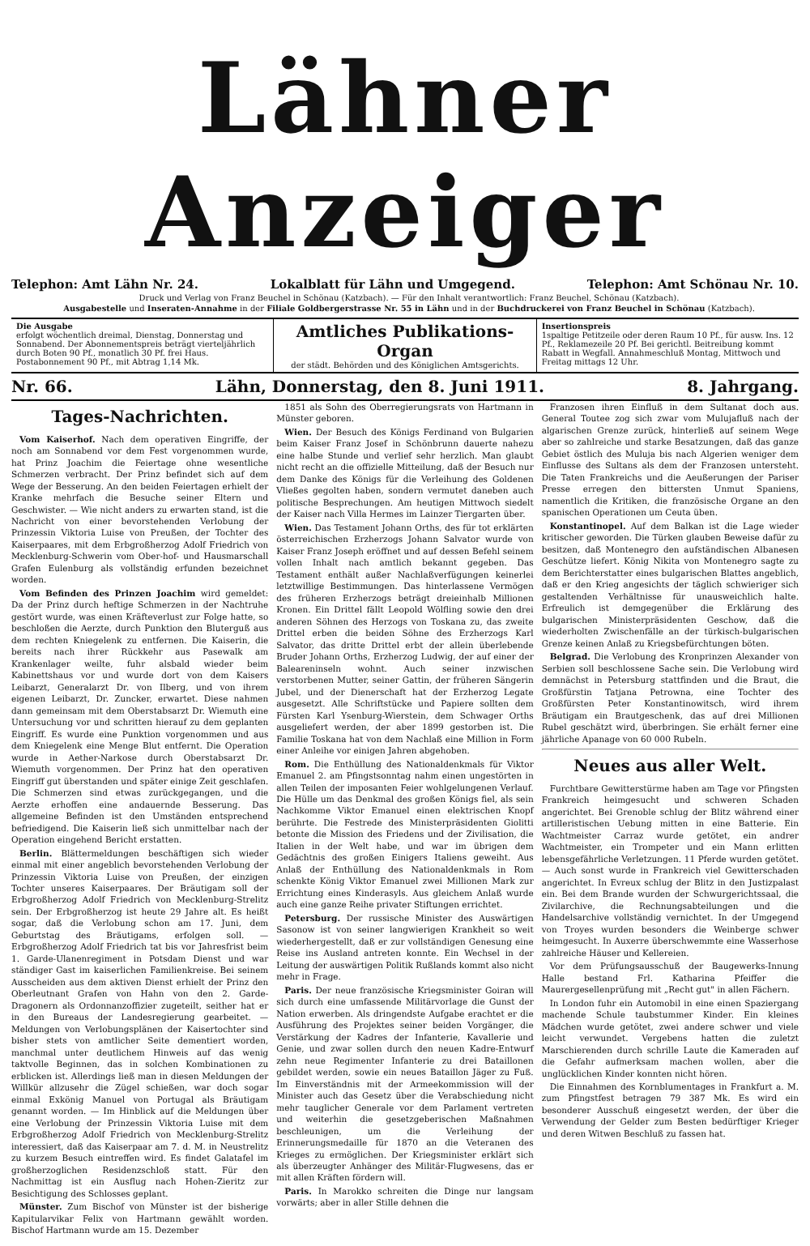Lähner Anzeiger
Telephon: Amt Lähn Nr. 24. Lokalblatt für Lähn und Umgegend. Telephon: Amt Schönau Nr. 10.
Druck und Verlag von Franz Beuchel in Schönau (Katzbach). — Für den Inhalt verantwortlich: Franz Beuchel, Schönau (Katzbach).
Ausgabestelle und Inseraten-Annahme in der Filiale Goldbergerstrasse Nr. 55 in Lähn und in der Buchdruckerei von Franz Beuchel in Schönau (Katzbach).
Die Ausgabe
erfolgt wöchentlich dreimal, Dienstag, Donnerstag und Sonnabend. Der Abonnementspreis beträgt vierteljährlich durch Boten 90 Pf., monatlich 30 Pf. frei Haus. Postabonnement 90 Pf., mit Abtrag 1,14 Mk.
Amtliches Publikations-Organ
der städt. Behörden und des Königlichen Amtsgerichts.
Insertionspreis
1spaltige Petitzeile oder deren Raum 10 Pf., für ausw. Ins. 12 Pf., Reklamezeile 20 Pf. Bei gerichtl. Beitreibung kommt Rabatt in Wegfall. Annahmeschluß Montag, Mittwoch und Freitag mittags 12 Uhr.
Nr. 66. Lähn, Donnerstag, den 8. Juni 1911. 8. Jahrgang.
Tages-Nachrichten.
Vom Kaiserhof. Nach dem operativen Eingriffe, der noch am Sonnabend vor dem Fest vorgenommen wurde, hat Prinz Joachim die Feiertage ohne wesentliche Schmerzen verbracht. Der Prinz befindet sich auf dem Wege der Besserung. An den beiden Feiertagen erhielt der Kranke mehrfach die Besuche seiner Eltern und Geschwister. — Wie nicht anders zu erwarten stand, ist die Nachricht von einer bevorstehenden Verlobung der Prinzessin Viktoria Luise von Preußen, der Tochter des Kaiserpaares, mit dem Erbgroßherzog Adolf Friedrich von Mecklenburg-Schwerin vom Ober-hof- und Hausmarschall Grafen Eulenburg als vollständig erfunden bezeichnet worden.
Vom Befinden des Prinzen Joachim wird gemeldet: Da der Prinz durch heftige Schmerzen in der Nachtruhe gestört wurde, was einen Kräfteverlust zur Folge hatte, so beschloßen die Aerzte, durch Punktion den Bluterguß aus dem rechten Kniegelenk zu entfernen. Die Kaiserin, die bereits nach ihrer Rückkehr aus Pasewalk am Krankenlager weilte, fuhr alsbald wieder beim Kabinettshaus vor und wurde dort von dem Kaisers Leibarzt, Generalarzt Dr. von Ilberg, und von ihrem eigenen Leibarzt, Dr. Zuncker, erwartet. Diese nahmen dann gemeinsam mit dem Oberstabsarzt Dr. Wiemuth eine Untersuchung vor und schritten hierauf zu dem geplanten Eingriff. Es wurde eine Punktion vorgenommen und aus dem Kniegelenk eine Menge Blut entfernt. Die Operation wurde in Aether-Narkose durch Oberstabsarzt Dr. Wiemuth vorgenommen. Der Prinz hat den operativen Eingriff gut überstanden und später einige Zeit geschlafen. Die Schmerzen sind etwas zurückgegangen, und die Aerzte erhoffen eine andauernde Besserung. Das allgemeine Befinden ist den Umständen entsprechend befriedigend. Die Kaiserin ließ sich unmittelbar nach der Operation eingehend Bericht erstatten.
Berlin. Blättermeldungen beschäftigen sich wieder einmal mit einer angeblich bevorstehenden Verlobung der Prinzessin Viktoria Luise von Preußen, der einzigen Tochter unseres Kaiserpaares. Der Bräutigam soll der Erbgroßherzog Adolf Friedrich von Mecklenburg-Strelitz sein. Der Erbgroßherzog ist heute 29 Jahre alt. Es heißt sogar, daß die Verlobung schon am 17. Juni, dem Geburtstag des Bräutigams, erfolgen soll. — Erbgroßherzog Adolf Friedrich tat bis vor Jahresfrist beim 1. Garde-Ulanenregiment in Potsdam Dienst und war ständiger Gast im kaiserlichen Familienkreise. Bei seinem Ausscheiden aus dem aktiven Dienst erhielt der Prinz den Oberleutnant Grafen von Hahn von den 2. Garde-Dragonern als Ordonnanzoffizier zugeteilt, seither hat er in den Bureaus der Landesregierung gearbeitet. — Meldungen von Verlobungsplänen der Kaisertochter sind bisher stets von amtlicher Seite dementiert worden, manchmal unter deutlichem Hinweis auf das wenig taktvolle Beginnen, das in solchen Kombinationen zu erblicken ist. Allerdings ließ man in diesen Meldungen der Willkür allzusehr die Zügel schießen, war doch sogar einmal Exkönig Manuel von Portugal als Bräutigam genannt worden. — Im Hinblick auf die Meldungen über eine Verlobung der Prinzessin Viktoria Luise mit dem Erbgroßherzog Adolf Friedrich von Mecklenburg-Strelitz interessiert, daß das Kaiserpaar am 7. d. M. in Neustrelitz zu kurzem Besuch eintreffen wird. Es findet Galatafel im großherzoglichen Residenzschloß statt. Für den Nachmittag ist ein Ausflug nach Hohen-Zieritz zur Besichtigung des Schlosses geplant.
Münster. Zum Bischof von Münster ist der bisherige Kapitularvikar Felix von Hartmann gewählt worden. Bischof Hartmann wurde am 15. Dezember
1851 als Sohn des Oberregierungsrats von Hartmann in Münster geboren.
Wien. Der Besuch des Königs Ferdinand von Bulgarien beim Kaiser Franz Josef in Schönbrunn dauerte nahezu eine halbe Stunde und verlief sehr herzlich. Man glaubt nicht recht an die offizielle Mitteilung, daß der Besuch nur dem Danke des Königs für die Verleihung des Goldenen Vließes gegolten haben, sondern vermutet daneben auch politische Besprechungen. Am heutigen Mittwoch siedelt der Kaiser nach Villa Hermes im Lainzer Tiergarten über.
Wien. Das Testament Johann Orths, des für tot erklärten österreichischen Erzherzogs Johann Salvator wurde von Kaiser Franz Joseph eröffnet und auf dessen Befehl seinem vollen Inhalt nach amtlich bekannt gegeben. Das Testament enthält außer Nachlaßverfügungen keinerlei letztwillige Bestimmungen. Das hinterlassene Vermögen des früheren Erzherzogs beträgt dreieinhalb Millionen Kronen. Ein Drittel fällt Leopold Wölfling sowie den drei anderen Söhnen des Herzogs von Toskana zu, das zweite Drittel erben die beiden Söhne des Erzherzogs Karl Salvator, das dritte Drittel erbt der allein überlebende Bruder Johann Orths, Erzherzog Ludwig, der auf einer der Baleareninseln wohnt. Auch seiner inzwischen verstorbenen Mutter, seiner Gattin, der früheren Sängerin Jubel, und der Dienerschaft hat der Erzherzog Legate ausgesetzt. Alle Schriftstücke und Papiere sollten dem Fürsten Karl Ysenburg-Wierstein, dem Schwager Orths ausgeliefert werden, der aber 1899 gestorben ist. Die Familie Toskana hat von dem Nachlaß eine Million in Form einer Anleihe vor einigen Jahren abgehoben.
Rom. Die Enthüllung des Nationaldenkmals für Viktor Emanuel 2. am Pfingstsonntag nahm einen ungestörten in allen Teilen der imposanten Feier wohlgelungenen Verlauf. Die Hülle um das Denkmal des großen Königs fiel, als sein Nachkomme Viktor Emanuel einen elektrischen Knopf berührte. Die Festrede des Ministerpräsidenten Giolitti betonte die Mission des Friedens und der Zivilisation, die Italien in der Welt habe, und war im übrigen dem Gedächtnis des großen Einigers Italiens geweiht. Aus Anlaß der Enthüllung des Nationaldenkmals in Rom schenkte König Viktor Emanuel zwei Millionen Mark zur Errichtung eines Kinderasyls. Aus gleichem Anlaß wurde auch eine ganze Reihe privater Stiftungen errichtet.
Petersburg. Der russische Minister des Auswärtigen Sasonow ist von seiner langwierigen Krankheit so weit wiederhergestellt, daß er zur vollständigen Genesung eine Reise ins Ausland antreten konnte. Ein Wechsel in der Leitung der auswärtigen Politik Rußlands kommt also nicht mehr in Frage.
Paris. Der neue französische Kriegsminister Goiran will sich durch eine umfassende Militärvorlage die Gunst der Nation erwerben. Als dringendste Aufgabe erachtet er die Ausführung des Projektes seiner beiden Vorgänger, die Verstärkung der Kadres der Infanterie, Kavallerie und Genie, und zwar sollen durch den neuen Kadre-Entwurf zehn neue Regimenter Infanterie zu drei Bataillonen gebildet werden, sowie ein neues Bataillon Jäger zu Fuß. Im Einverständnis mit der Armeekommission will der Minister auch das Gesetz über die Verabschiedung nicht mehr tauglicher Generale vor dem Parlament vertreten und weiterhin die gesetzgeberischen Maßnahmen beschleunigen, um die Verleihung der Erinnerungsmedaille für 1870 an die Veteranen des Krieges zu ermöglichen. Der Kriegsminister erklärt sich als überzeugter Anhänger des Militär-Flugwesens, das er mit allen Kräften fördern will.
Paris. In Marokko schreiten die Dinge nur langsam vorwärts; aber in aller Stille dehnen die
Franzosen ihren Einfluß in dem Sultanat doch aus. General Toutee zog sich zwar vom Mulujafluß nach der algarischen Grenze zurück, hinterließ auf seinem Wege aber so zahlreiche und starke Besatzungen, daß das ganze Gebiet östlich des Muluja bis nach Algerien weniger dem Einflusse des Sultans als dem der Franzosen untersteht. Die Taten Frankreichs und die Aeußerungen der Pariser Presse erregen den bittersten Unmut Spaniens, namentlich die Kritiken, die französische Organe an den spanischen Operationen um Ceuta üben.
Konstantinopel. Auf dem Balkan ist die Lage wieder kritischer geworden. Die Türken glauben Beweise dafür zu besitzen, daß Montenegro den aufständischen Albanesen Geschütze liefert. König Nikita von Montenegro sagte zu dem Berichterstatter eines bulgarischen Blattes angeblich, daß er den Krieg angesichts der täglich schwieriger sich gestaltenden Verhältnisse für unausweichlich halte. Erfreulich ist demgegenüber die Erklärung des bulgarischen Ministerpräsidenten Geschow, daß die wiederholten Zwischenfälle an der türkisch-bulgarischen Grenze keinen Anlaß zu Kriegsbefürchtungen böten.
Belgrad. Die Verlobung des Kronprinzen Alexander von Serbien soll beschlossene Sache sein. Die Verlobung wird demnächst in Petersburg stattfinden und die Braut, die Großfürstin Tatjana Petrowna, eine Tochter des Großfürsten Peter Konstantinowitsch, wird ihrem Bräutigam ein Brautgeschenk, das auf drei Millionen Rubel geschätzt wird, überbringen. Sie erhält ferner eine jährliche Apanage von 60 000 Rubeln.
Neues aus aller Welt.
Furchtbare Gewitterstürme haben am Tage vor Pfingsten Frankreich heimgesucht und schweren Schaden angerichtet. Bei Grenoble schlug der Blitz während einer artilleristischen Uebung mitten in eine Batterie. Ein Wachtmeister Carraz wurde getötet, ein andrer Wachtmeister, ein Trompeter und ein Mann erlitten lebensgefährliche Verletzungen. 11 Pferde wurden getötet. — Auch sonst wurde in Frankreich viel Gewitterschaden angerichtet. In Evreux schlug der Blitz in den Justizpalast ein. Bei dem Brande wurden der Schwurgerichtssaal, die Zivilarchive, die Rechnungsabteilungen und die Handelsarchive vollständig vernichtet. In der Umgegend von Troyes wurden besonders die Weinberge schwer heimgesucht. In Auxerre überschwemmte eine Wasserhose zahlreiche Häuser und Kellereien.
Vor dem Prüfungsausschuß der Baugewerks-Innung Halle bestand Frl. Katharina Pfeiffer die Maurergesellenprüfung mit „Recht gut" in allen Fächern.
In London fuhr ein Automobil in eine einen Spaziergang machende Schule taubstummer Kinder. Ein kleines Mädchen wurde getötet, zwei andere schwer und viele leicht verwundet. Vergebens hatten die zuletzt Marschierenden durch schrille Laute die Kameraden auf die Gefahr aufmerksam machen wollen, aber die unglücklichen Kinder konnten nicht hören.
Die Einnahmen des Kornblumentages in Frankfurt a. M. zum Pfingstfest betragen 79 387 Mk. Es wird ein besonderer Ausschuß eingesetzt werden, der über die Verwendung der Gelder zum Besten bedürftiger Krieger und deren Witwen Beschluß zu fassen hat.